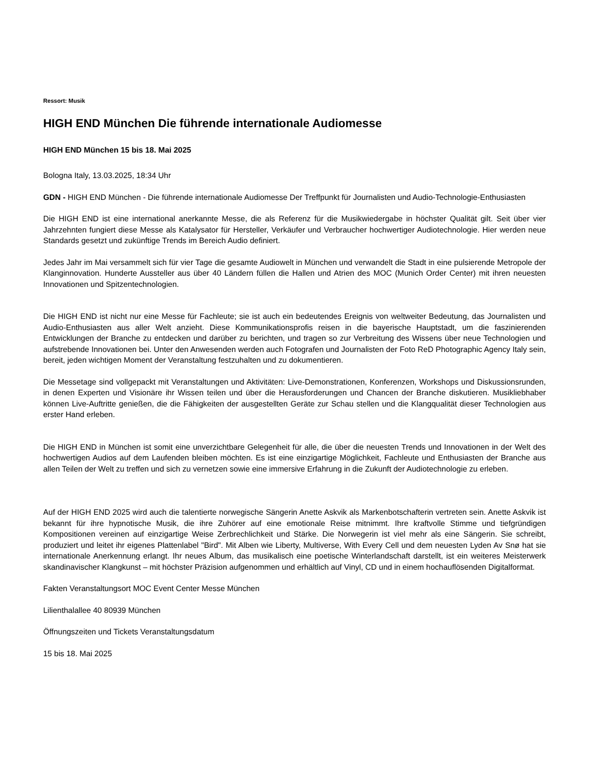Ressort: Musik
HIGH END München Die führende internationale Audiomesse
HIGH END München 15 bis 18. Mai 2025
Bologna Italy, 13.03.2025, 18:34 Uhr
GDN - HIGH END München - Die führende internationale Audiomesse Der Treffpunkt für Journalisten und Audio-Technologie-Enthusiasten
Die HIGH END ist eine international anerkannte Messe, die als Referenz für die Musikwiedergabe in höchster Qualität gilt. Seit über vier Jahrzehnten fungiert diese Messe als Katalysator für Hersteller, Verkäufer und Verbraucher hochwertiger Audiotechnologie. Hier werden neue Standards gesetzt und zukünftige Trends im Bereich Audio definiert.
Jedes Jahr im Mai versammelt sich für vier Tage die gesamte Audiowelt in München und verwandelt die Stadt in eine pulsierende Metropole der Klanginnovation. Hunderte Aussteller aus über 40 Ländern füllen die Hallen und Atrien des MOC (Munich Order Center) mit ihren neuesten Innovationen und Spitzentechnologien.
Die HIGH END ist nicht nur eine Messe für Fachleute; sie ist auch ein bedeutendes Ereignis von weltweiter Bedeutung, das Journalisten und Audio-Enthusiasten aus aller Welt anzieht. Diese Kommunikationsprofis reisen in die bayerische Hauptstadt, um die faszinierenden Entwicklungen der Branche zu entdecken und darüber zu berichten, und tragen so zur Verbreitung des Wissens über neue Technologien und aufstrebende Innovationen bei. Unter den Anwesenden werden auch Fotografen und Journalisten der Foto ReD Photographic Agency Italy sein, bereit, jeden wichtigen Moment der Veranstaltung festzuhalten und zu dokumentieren.
Die Messetage sind vollgepackt mit Veranstaltungen und Aktivitäten: Live-Demonstrationen, Konferenzen, Workshops und Diskussionsrunden, in denen Experten und Visionäre ihr Wissen teilen und über die Herausforderungen und Chancen der Branche diskutieren. Musikliebhaber können Live-Auftritte genießen, die die Fähigkeiten der ausgestellten Geräte zur Schau stellen und die Klangqualität dieser Technologien aus erster Hand erleben.
Die HIGH END in München ist somit eine unverzichtbare Gelegenheit für alle, die über die neuesten Trends und Innovationen in der Welt des hochwertigen Audios auf dem Laufenden bleiben möchten. Es ist eine einzigartige Möglichkeit, Fachleute und Enthusiasten der Branche aus allen Teilen der Welt zu treffen und sich zu vernetzen sowie eine immersive Erfahrung in die Zukunft der Audiotechnologie zu erleben.
Auf der HIGH END 2025 wird auch die talentierte norwegische Sängerin Anette Askvik als Markenbotschafterin vertreten sein. Anette Askvik ist bekannt für ihre hypnotische Musik, die ihre Zuhörer auf eine emotionale Reise mitnimmt. Ihre kraftvolle Stimme und tiefgründigen Kompositionen vereinen auf einzigartige Weise Zerbrechlichkeit und Stärke. Die Norwegerin ist viel mehr als eine Sängerin. Sie schreibt, produziert und leitet ihr eigenes Plattenlabel "Bird". Mit Alben wie Liberty, Multiverse, With Every Cell und dem neuesten Lyden Av Snø hat sie internationale Anerkennung erlangt. Ihr neues Album, das musikalisch eine poetische Winterlandschaft darstellt, ist ein weiteres Meisterwerk skandinavischer Klangkunst – mit höchster Präzision aufgenommen und erhältlich auf Vinyl, CD und in einem hochauflösenden Digitalformat.
Fakten Veranstaltungsort MOC Event Center Messe München
Lilienthalallee 40 80939 München
Öffnungszeiten und Tickets Veranstaltungsdatum
15 bis 18. Mai 2025